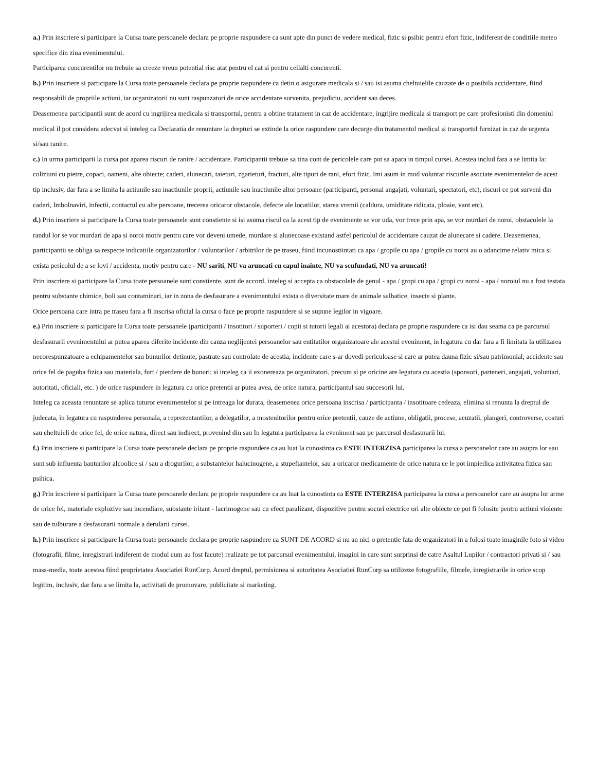a.) Prin inscriere si participare la Cursa toate persoanele declara pe proprie raspundere ca sunt apte din punct de vedere medical, fizic si psihic pentru efort fizic, indiferent de conditiile meteo specifice din ziua evenimentului.
Participarea concurentilor nu trebuie sa creeze vreun potential risc atat pentru el cat si pentru ceilalti concurenti.
b.) Prin inscriere si participare la Cursa toate persoanele declara pe proprie raspundere ca detin o asigurare medicala si / sau isi asuma cheltuielile cauzate de o posibila accidentare, fiind responsabili de propriile actiuni, iar organizatorii nu sunt raspunzatori de orice accidentare survenita, prejudiciu, accident sau deces.
Deasemenea participantii sunt de acord cu ingrijirea medicala si transportul, pentru a obtine tratament in caz de accidentare, ingrijire medicala si transport pe care profesionisti din domeniul medical il pot considera adecvat si inteleg ca Declaratia de renuntare la drepturi se extinde la orice raspundere care decurge din tratamentul medical si transportul furnizat in caz de urgenta si/sau ranire.
c.) In urma participarii la cursa pot aparea riscuri de ranire / accidentare. Participantii trebuie sa tina cont de pericolele care pot sa apara in timpul cursei. Acestea includ fara a se limita la: coliziuni cu pietre, copaci, oameni, alte obiecte; caderi, alunecari, taieturi, zgarieturi, fracturi, alte tipuri de rani, efort fizic. Imi asum in mod voluntar riscurile asociate evenimentelor de acest tip inclusiv, dar fara a se limita la actiunile sau inactiunile proprii, actiunile sau inactiunile altor persoane (participanti, personal angajati, voluntari, spectatori, etc), riscuri ce pot surveni din caderi, Imbolnaviri, infectii, contactul cu alte persoane, trecerea oricaror obstacole, defecte ale locatiilor, starea vremii (caldura, umiditate ridicata, ploaie, vant etc).
d.) Prin inscriere si participare la Cursa toate persoanele sunt constiente si isi asuma riscul ca la acest tip de evenimente se vor uda, vor trece prin apa, se vor murdari de noroi, obstacolele la randul lor se vor murdari de apa si noroi motiv pentru care vor deveni umede, murdare si alunecoase existand astfel pericolul de accidentare cauzat de alunecare si cadere. Deasemenea, participantii se obliga sa respecte indicatiile organizatorilor / voluntarilor / arbitrilor de pe traseu, fiind incunostiintati ca apa / gropile cu apa / gropile cu noroi au o adancime relativ mica si exista pericolul de a se lovi / accidenta, motiv pentru care - NU sariti, NU va aruncati cu capul inainte, NU va scufundati, NU va aruncati!
Prin inscriere si participare la Cursa toate persoanele sunt constiente, sunt de accord, inteleg si accepta ca obstacolele de genul - apa / gropi cu apa / gropi cu noroi - apa / noroiul nu a fost testata pentru substante chimice, boli sau contaminari, iar in zona de desfasurare a evenimentului exista o diversitate mare de animale salbatice, insecte si plante.
Orice persoana care intra pe traseu fara a fi inscrisa oficial la cursa o face pe proprie raspundere si se supune legilor in vigoare.
e.) Prin inscriere si participare la Cursa toate persoanele (participanti / insotitori / suporteri / copii si tutorii legali ai acestora) declara pe proprie raspundere ca isi dau seama ca pe parcursul desfasurarii evenimentului ar putea aparea diferite incidente din cauza neglijentei persoanelor sau entitatilor organizatoare ale acestui eveniment, in legatura cu dar fara a fi limitata la utilizarea necorespunzatoare a echipamentelor sau bunurilor detinute, pastrate sau controlate de acestia; incidente care s-ar dovedi periculoase si care ar putea dauna fizic si/sau patrimonial; accidente sau orice fel de paguba fizica sau materiala, furt / pierdere de bunuri; si inteleg ca ii exonereaza pe organizatori, precum si pe oricine are legatura cu acestia (sponsori, parteneri, angajati, voluntari, autoritati, oficiali, etc. ) de orice raspundere in legatura cu orice pretentii ar putea avea, de orice natura, participantul sau succesorii lui.
Inteleg ca aceasta renuntare se aplica tuturor evenimentelor si pe intreaga lor durata, deasemenea orice persoana inscrisa / participanta / insotitoare cedeaza, elimina si renunta la dreptul de judecata, in legatura cu raspunderea personala, a reprezentantilor, a delegatilor, a mostenitorilor pentru orice pretentii, cauze de actiune, obligatii, procese, acuzatii, plangeri, controverse, costuri sau cheltuieli de orice fel, de orice natura, direct sau indirect, provenind din sau In legatura participarea la eveniment sau pe parcursul desfasurarii lui.
f.) Prin inscriere si participare la Cursa toate persoanele declara pe proprie raspundere ca au luat la cunostinta ca ESTE INTERZISA participarea la cursa a persoanelor care au asupra lor sau sunt sub influenta bauturilor alcoolice si / sau a drogurilor, a substantelor halucinogene, a stupefiantelor, sau a oricaror medicamente de orice natura ce le pot impiedica activitatea fizica sau psihica.
g.) Prin inscriere si participare la Cursa toate persoanele declara pe proprie raspundere ca au luat la cunostinta ca ESTE INTERZISA participarea la cursa a persoanelor care au asupra lor arme de orice fel, materiale explozive sau incendiare, substante iritant - lacrimogene sau cu efect paralizant, dispozitive pentru socuri electrice ori alte obiecte ce pot fi folosite pentru actiuni violente sau de tulburare a desfasurarii normale a derularii cursei.
h.) Prin inscriere si participare la Cursa toate persoanele declara pe proprie raspundere ca SUNT DE ACORD si nu au nici o pretentie fata de organizatori in a folosi toate imaginile foto si video (fotografii, filme, inregistrari indiferent de modul cum au fost facute) realizate pe tot parcursul evenimentului, imagini in care sunt surprinsi de catre Asaltul Lupilor / contractori privati si / sau mass-media, toate acestea fiind proprietatea Asociatiei RunCorp. Acord dreptul, permisiunea si autoritatea Asociatiei RunCorp sa utilizeze fotografiile, filmele, inregistrarile in orice scop legitim, inclusiv, dar fara a se limita la, activitati de promovare, publicitate si marketing.